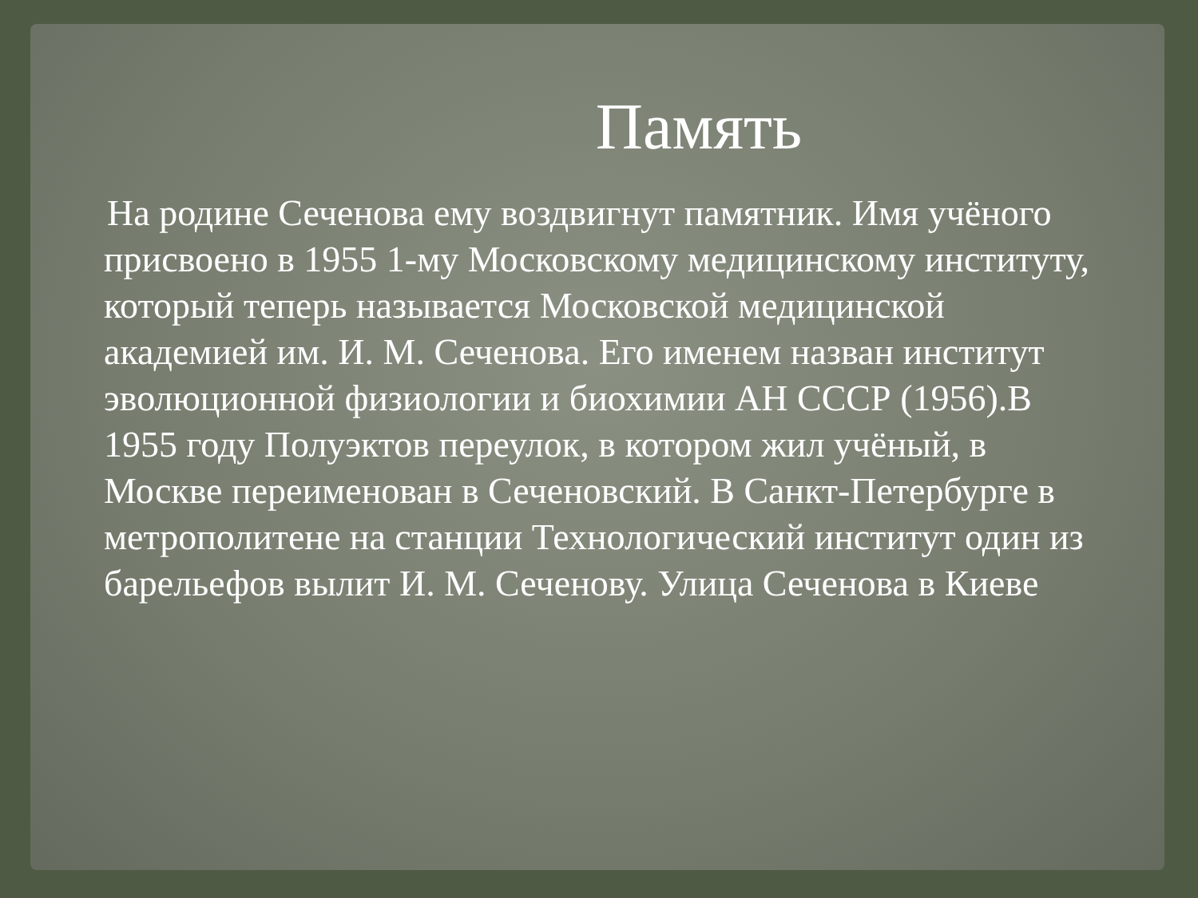Память
На родине Сеченова ему воздвигнут памятник. Имя учёного присвоено в 1955 1-му Московскому медицинскому институту, который теперь называется Московской медицинской академией им. И. М. Сеченова. Его именем назван институт эволюционной физиологии и биохимии АН СССР (1956).В 1955 году Полуэктов переулок, в котором жил учёный, в Москве переименован в Сеченовский. В Санкт-Петербурге в метрополитене на станции Технологический институт один из барельефов вылит И. М. Сеченову. Улица Сеченова в Киеве